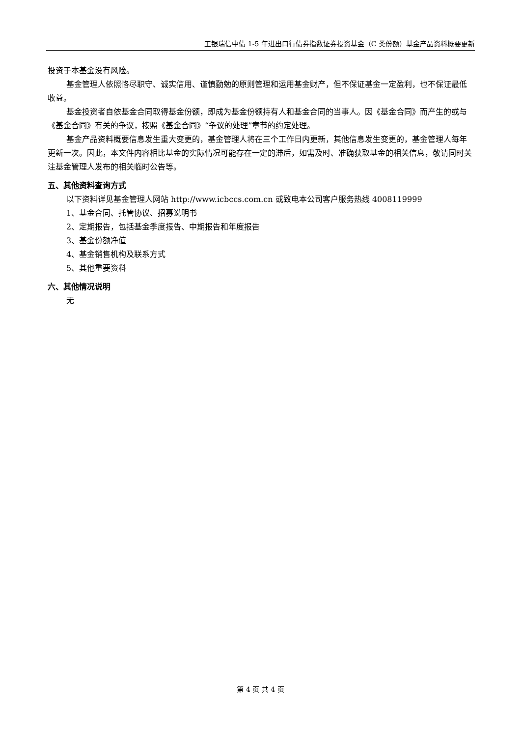工银瑞信中债 1-5 年进出口行债券指数证券投资基金（C 类份额）基金产品资料概要更新
投资于本基金没有风险。
基金管理人依照恪尽职守、诚实信用、谨慎勤勉的原则管理和运用基金财产，但不保证基金一定盈利，也不保证最低收益。
基金投资者自依基金合同取得基金份额，即成为基金份额持有人和基金合同的当事人。因《基金合同》而产生的或与《基金合同》有关的争议，按照《基金合同》“争议的处理”章节的约定处理。
基金产品资料概要信息发生重大变更的，基金管理人将在三个工作日内更新，其他信息发生变更的，基金管理人每年更新一次。因此，本文件内容相比基金的实际情况可能存在一定的滞后，如需及时、准确获取基金的相关信息，敬请同时关注基金管理人发布的相关临时公告等。
五、其他资料查询方式
以下资料详见基金管理人网站 http://www.icbccs.com.cn 或致电本公司客户服务热线 4008119999
1、基金合同、托管协议、招募说明书
2、定期报告，包括基金季度报告、中期报告和年度报告
3、基金份额净值
4、基金销售机构及联系方式
5、其他重要资料
六、其他情况说明
无
第 4 页 共 4 页